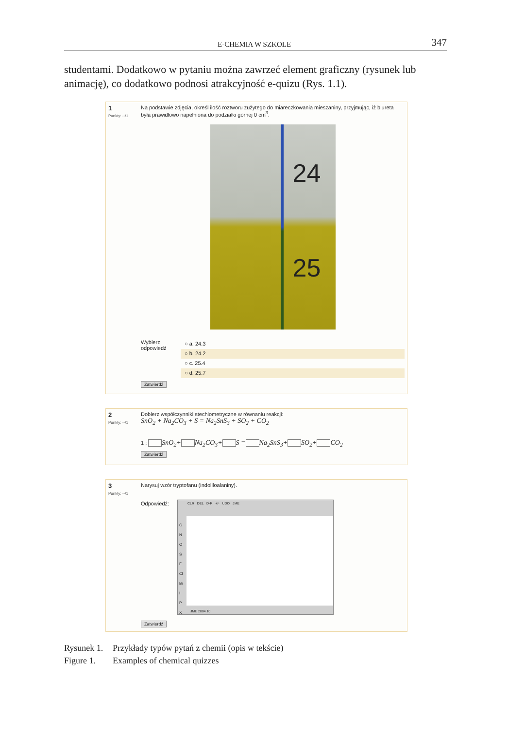E-CHEMIA W SZKOLE 347
studentami. Dodatkowo w pytaniu można zawrzeć element graficzny (rysunek lub animację), co dodatkowo podnosi atrakcyjność e-quizu (Rys. 1.1).
1
Punkty: --/1
Na podstawie zdjęcia, określ ilość roztworu zużytego do miareczkowania mieszaniny, przyjmując, iż biureta była prawidłowo napełniona do podziałki górnej 0 cm<sup>3</sup>.
24
25
Wybierz odpowiedź
○ a. 24.3
○ b. 24.2
○ c. 25.4
○ d. 25.7
Zatwierdź
2
Punkty: --/1
Dobierz współczynniki stechiometryczne w równaniu reakcji:
SnO<sub>2</sub> + Na<sub>2</sub>CO<sub>3</sub> + S = Na<sub>2</sub>SnS<sub>3</sub> + SO<sub>2</sub> + CO<sub>2</sub>
1 : SnO<sub>2</sub>+ Na<sub>2</sub>CO<sub>3</sub>+ S = Na<sub>2</sub>SnS<sub>3</sub>+ SO<sub>2</sub>+ CO<sub>2</sub>
Zatwierdź
3
Punkty: --/1
Narysuj wzór tryptofanu (indoliloalaniny).
Odpowiedź:
CLR DEL D-R +/- UDO JME
C
N
O
S
F
Cl
Br
I
P
X
JME 2004.10
Zatwierdź
Rysunek 1. Przykłady typów pytań z chemii (opis w tekście)
Figure 1. Examples of chemical quizzes